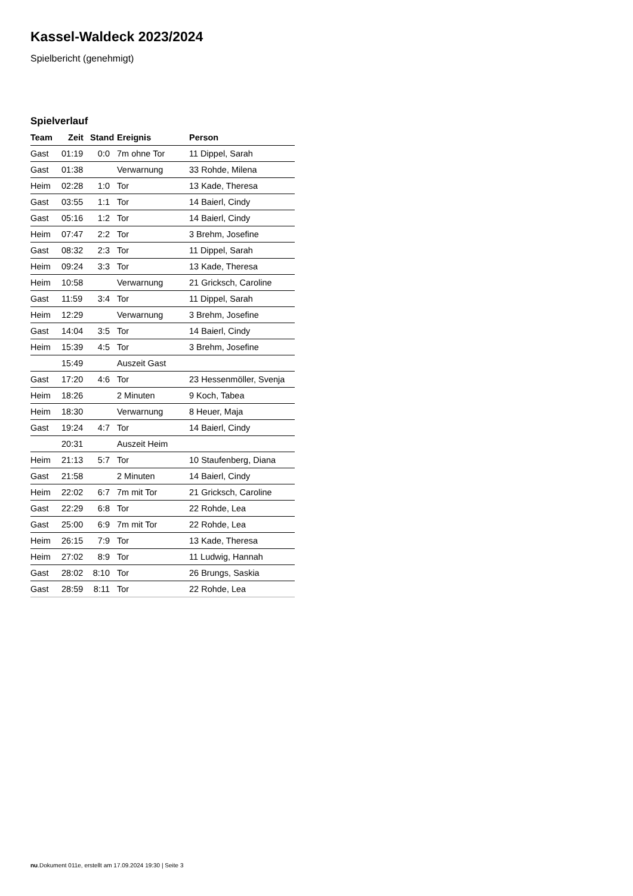Kassel-Waldeck 2023/2024
Spielbericht (genehmigt)
Spielverlauf
| Team | Zeit | Stand | Ereignis | Person |
| --- | --- | --- | --- | --- |
| Gast | 01:19 | 0:0 | 7m ohne Tor | 11 Dippel, Sarah |
| Gast | 01:38 | | Verwarnung | 33 Rohde, Milena |
| Heim | 02:28 | 1:0 | Tor | 13 Kade, Theresa |
| Gast | 03:55 | 1:1 | Tor | 14 Baierl, Cindy |
| Gast | 05:16 | 1:2 | Tor | 14 Baierl, Cindy |
| Heim | 07:47 | 2:2 | Tor | 3 Brehm, Josefine |
| Gast | 08:32 | 2:3 | Tor | 11 Dippel, Sarah |
| Heim | 09:24 | 3:3 | Tor | 13 Kade, Theresa |
| Heim | 10:58 | | Verwarnung | 21 Gricksch, Caroline |
| Gast | 11:59 | 3:4 | Tor | 11 Dippel, Sarah |
| Heim | 12:29 | | Verwarnung | 3 Brehm, Josefine |
| Gast | 14:04 | 3:5 | Tor | 14 Baierl, Cindy |
| Heim | 15:39 | 4:5 | Tor | 3 Brehm, Josefine |
| | 15:49 | | Auszeit Gast | |
| Gast | 17:20 | 4:6 | Tor | 23 Hessenmöller, Svenja |
| Heim | 18:26 | | 2 Minuten | 9 Koch, Tabea |
| Heim | 18:30 | | Verwarnung | 8 Heuer, Maja |
| Gast | 19:24 | 4:7 | Tor | 14 Baierl, Cindy |
| | 20:31 | | Auszeit Heim | |
| Heim | 21:13 | 5:7 | Tor | 10 Staufenberg, Diana |
| Gast | 21:58 | | 2 Minuten | 14 Baierl, Cindy |
| Heim | 22:02 | 6:7 | 7m mit Tor | 21 Gricksch, Caroline |
| Gast | 22:29 | 6:8 | Tor | 22 Rohde, Lea |
| Gast | 25:00 | 6:9 | 7m mit Tor | 22 Rohde, Lea |
| Heim | 26:15 | 7:9 | Tor | 13 Kade, Theresa |
| Heim | 27:02 | 8:9 | Tor | 11 Ludwig, Hannah |
| Gast | 28:02 | 8:10 | Tor | 26 Brungs, Saskia |
| Gast | 28:59 | 8:11 | Tor | 22 Rohde, Lea |
nu.Dokument 011e, erstellt am 17.09.2024 19:30 | Seite 3